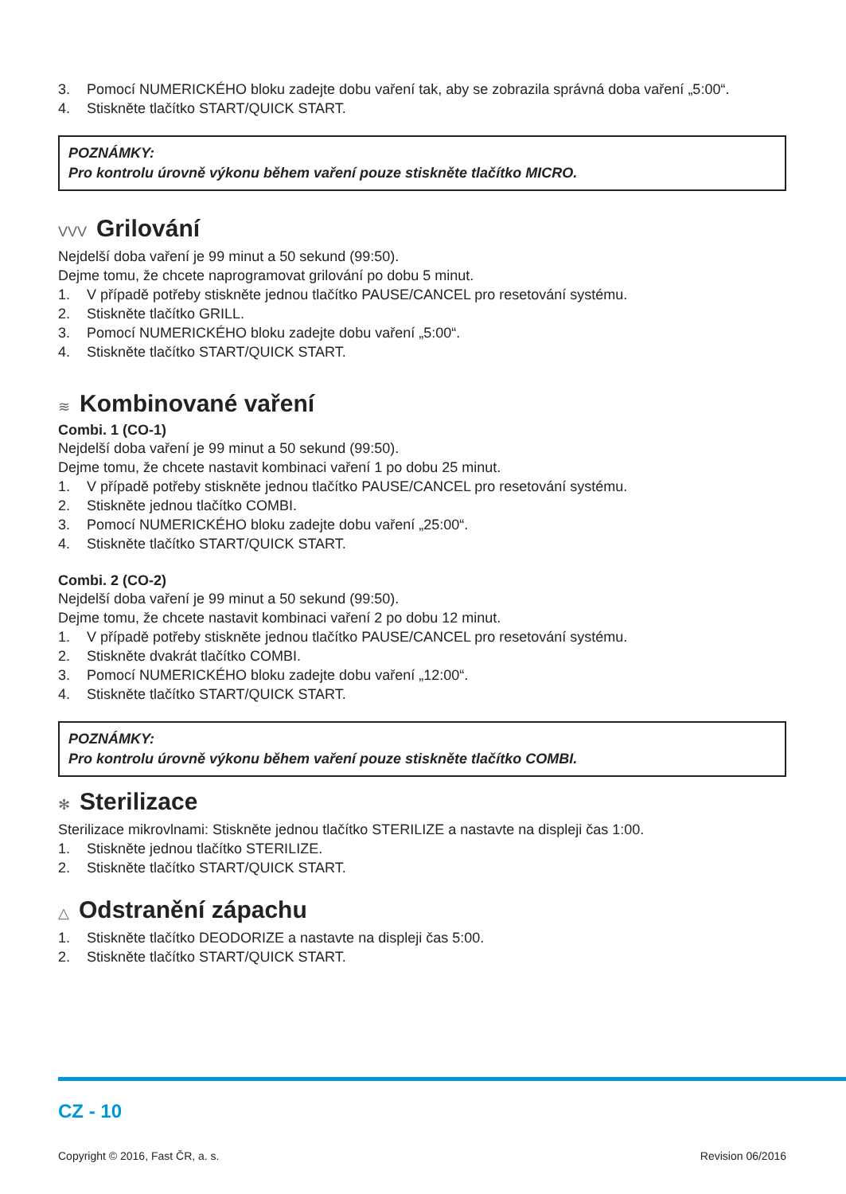3. Pomocí NUMERICKÉHO bloku zadejte dobu vaření tak, aby se zobrazila správná doba vaření „5:00“.
4. Stiskněte tlačítko START/QUICK START.
POZNÁMKY:
Pro kontrolu úrovně výkonu během vaření pouze stiskněte tlačítko MICRO.
VVV Grilování
Nejdelší doba vaření je 99 minut a 50 sekund (99:50).
Dejme tomu, že chcete naprogramovat grilování po dobu 5 minut.
1. V případě potřeby stiskněte jednou tlačítko PAUSE/CANCEL pro resetování systému.
2. Stiskněte tlačítko GRILL.
3. Pomocí NUMERICKÉHO bloku zadejte dobu vaření „5:00“.
4. Stiskněte tlačítko START/QUICK START.
≋ Kombinované vaření
Combi. 1 (CO-1)
Nejdelší doba vaření je 99 minut a 50 sekund (99:50).
Dejme tomu, že chcete nastavit kombinaci vaření 1 po dobu 25 minut.
1. V případě potřeby stiskněte jednou tlačítko PAUSE/CANCEL pro resetování systému.
2. Stiskněte jednou tlačítko COMBI.
3. Pomocí NUMERICKÉHO bloku zadejte dobu vaření „25:00“.
4. Stiskněte tlačítko START/QUICK START.
Combi. 2 (CO-2)
Nejdelší doba vaření je 99 minut a 50 sekund (99:50).
Dejme tomu, že chcete nastavit kombinaci vaření 2 po dobu 12 minut.
1. V případě potřeby stiskněte jednou tlačítko PAUSE/CANCEL pro resetování systému.
2. Stiskněte dvakrát tlačítko COMBI.
3. Pomocí NUMERICKÉHO bloku zadejte dobu vaření „12:00“.
4. Stiskněte tlačítko START/QUICK START.
POZNÁMKY:
Pro kontrolu úrovně výkonu během vaření pouze stiskněte tlačítko COMBI.
✻ Sterilizace
Sterilizace mikrovlnami: Stiskněte jednou tlačítko STERILIZE a nastavte na displeji čas 1:00.
1. Stiskněte jednou tlačítko STERILIZE.
2. Stiskněte tlačítko START/QUICK START.
△ Odstranění zápachu
1. Stiskněte tlačítko DEODORIZE a nastavte na displeji čas 5:00.
2. Stiskněte tlačítko START/QUICK START.
CZ - 10
Copyright © 2016, Fast ČR, a. s. Revision 06/2016